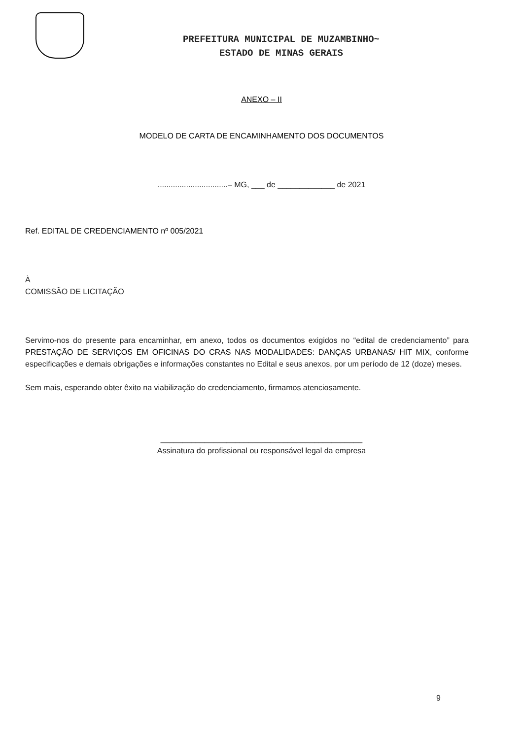PREFEITURA MUNICIPAL DE MUZAMBINHO~
ESTADO DE MINAS GERAIS
ANEXO – II
MODELO DE CARTA DE ENCAMINHAMENTO DOS DOCUMENTOS
................................– MG, ___ de _____________ de 2021
Ref. EDITAL DE CREDENCIAMENTO nº 005/2021
À
COMISSÃO DE LICITAÇÃO
Servimo-nos do presente para encaminhar, em anexo, todos os documentos exigidos no “edital de credenciamento” para PRESTAÇÃO DE SERVIÇOS EM OFICINAS DO CRAS NAS MODALIDADES: DANÇAS URBANAS/ HIT MIX, conforme especificações e demais obrigações e informações constantes no Edital e seus anexos, por um período de 12 (doze) meses.
Sem mais, esperando obter êxito na viabilização do credenciamento, firmamos atenciosamente.
______________________________________________
Assinatura do profissional ou responsável legal da empresa
9